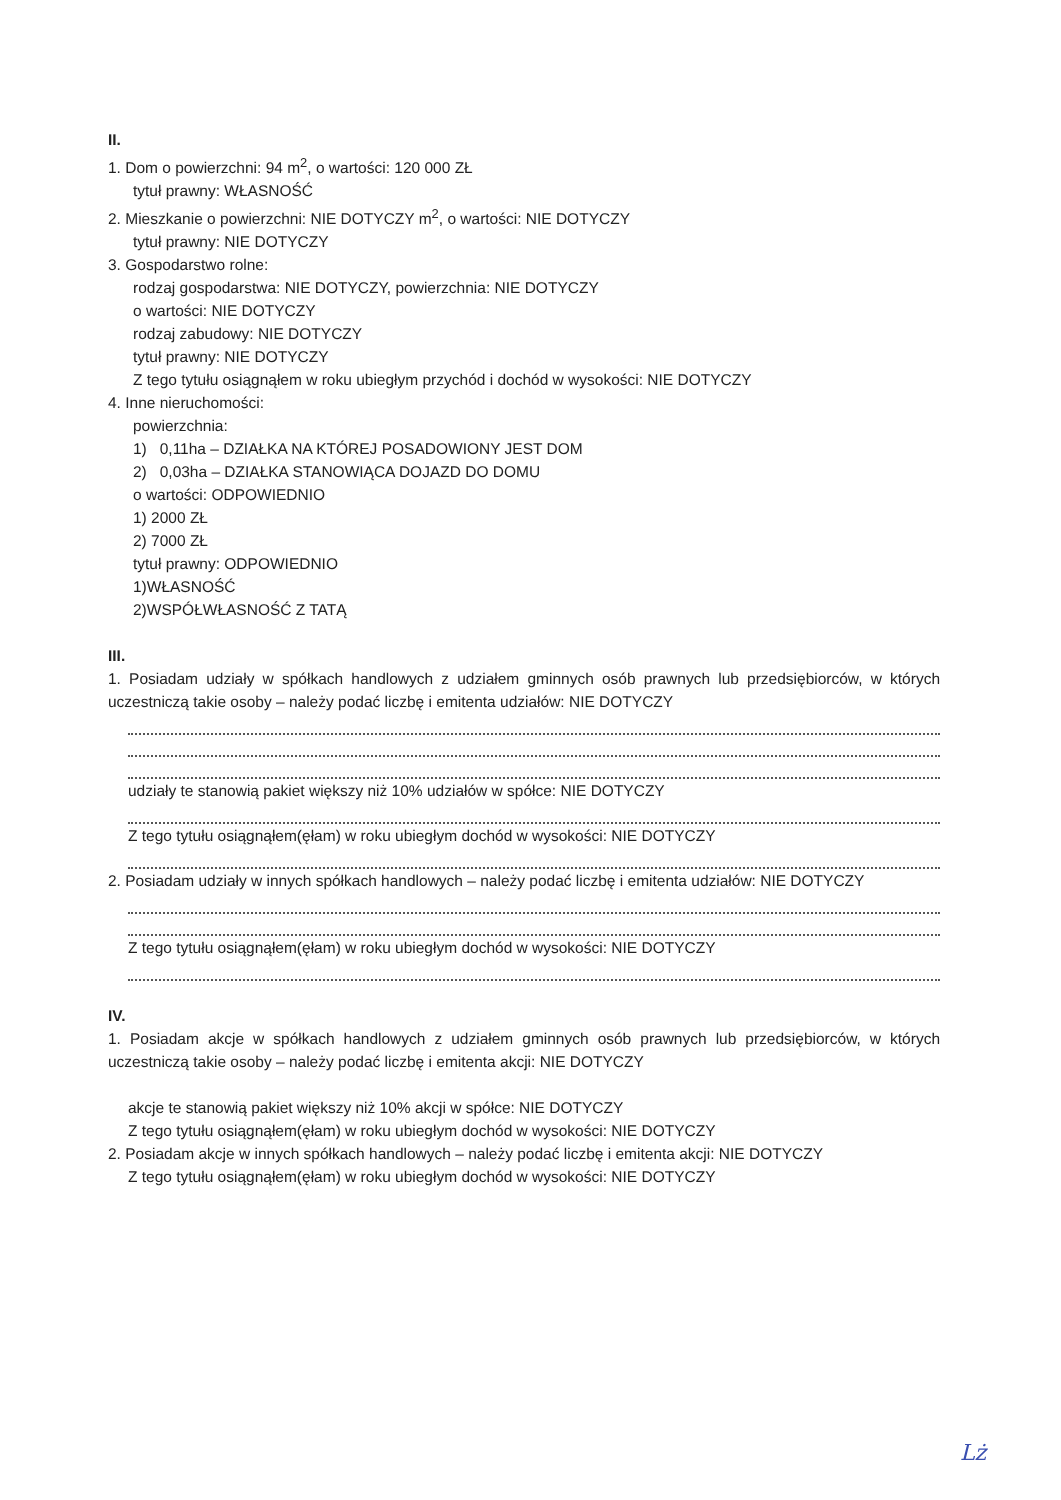II.
1. Dom o powierzchni: 94 m<sup>2</sup>, o wartości: 120 000 ZŁ
tytuł prawny: WŁASNOŚĆ
2. Mieszkanie o powierzchni: NIE DOTYCZY m<sup>2</sup>, o wartości: NIE DOTYCZY
tytuł prawny: NIE DOTYCZY
3. Gospodarstwo rolne:
rodzaj gospodarstwa: NIE DOTYCZY, powierzchnia: NIE DOTYCZY
o wartości: NIE DOTYCZY
rodzaj zabudowy: NIE DOTYCZY
tytuł prawny: NIE DOTYCZY
Z tego tytułu osiągnąłem w roku ubiegłym przychód i dochód w wysokości: NIE DOTYCZY
4. Inne nieruchomości:
powierzchnia:
1) 0,11ha – DZIAŁKA NA KTÓREJ POSADOWIONY JEST DOM
2) 0,03ha – DZIAŁKA STANOWIĄCA DOJAZD DO DOMU
o wartości: ODPOWIEDNIO
1) 2000 ZŁ
2) 7000 ZŁ
tytuł prawny: ODPOWIEDNIO
1)WŁASNOŚĆ
2)WSPÓŁWŁASNOŚĆ Z TATĄ
III.
1. Posiadam udziały w spółkach handlowych z udziałem gminnych osób prawnych lub przedsiębiorców, w których uczestniczą takie osoby – należy podać liczbę i emitenta udziałów: NIE DOTYCZY
udziały te stanowią pakiet większy niż 10% udziałów w spółce: NIE DOTYCZY
Z tego tytułu osiągnąłem(ęłam) w roku ubiegłym dochód w wysokości: NIE DOTYCZY
2. Posiadam udziały w innych spółkach handlowych – należy podać liczbę i emitenta udziałów: NIE DOTYCZY
Z tego tytułu osiągnąłem(ęłam) w roku ubiegłym dochód w wysokości: NIE DOTYCZY
IV.
1. Posiadam akcje w spółkach handlowych z udziałem gminnych osób prawnych lub przedsiębiorców, w których uczestniczą takie osoby – należy podać liczbę i emitenta akcji: NIE DOTYCZY
akcje te stanowią pakiet większy niż 10% akcji w spółce: NIE DOTYCZY
Z tego tytułu osiągnąłem(ęłam) w roku ubiegłym dochód w wysokości: NIE DOTYCZY
2. Posiadam akcje w innych spółkach handlowych – należy podać liczbę i emitenta akcji: NIE DOTYCZY
Z tego tytułu osiągnąłem(ęłam) w roku ubiegłym dochód w wysokości: NIE DOTYCZY
Lż